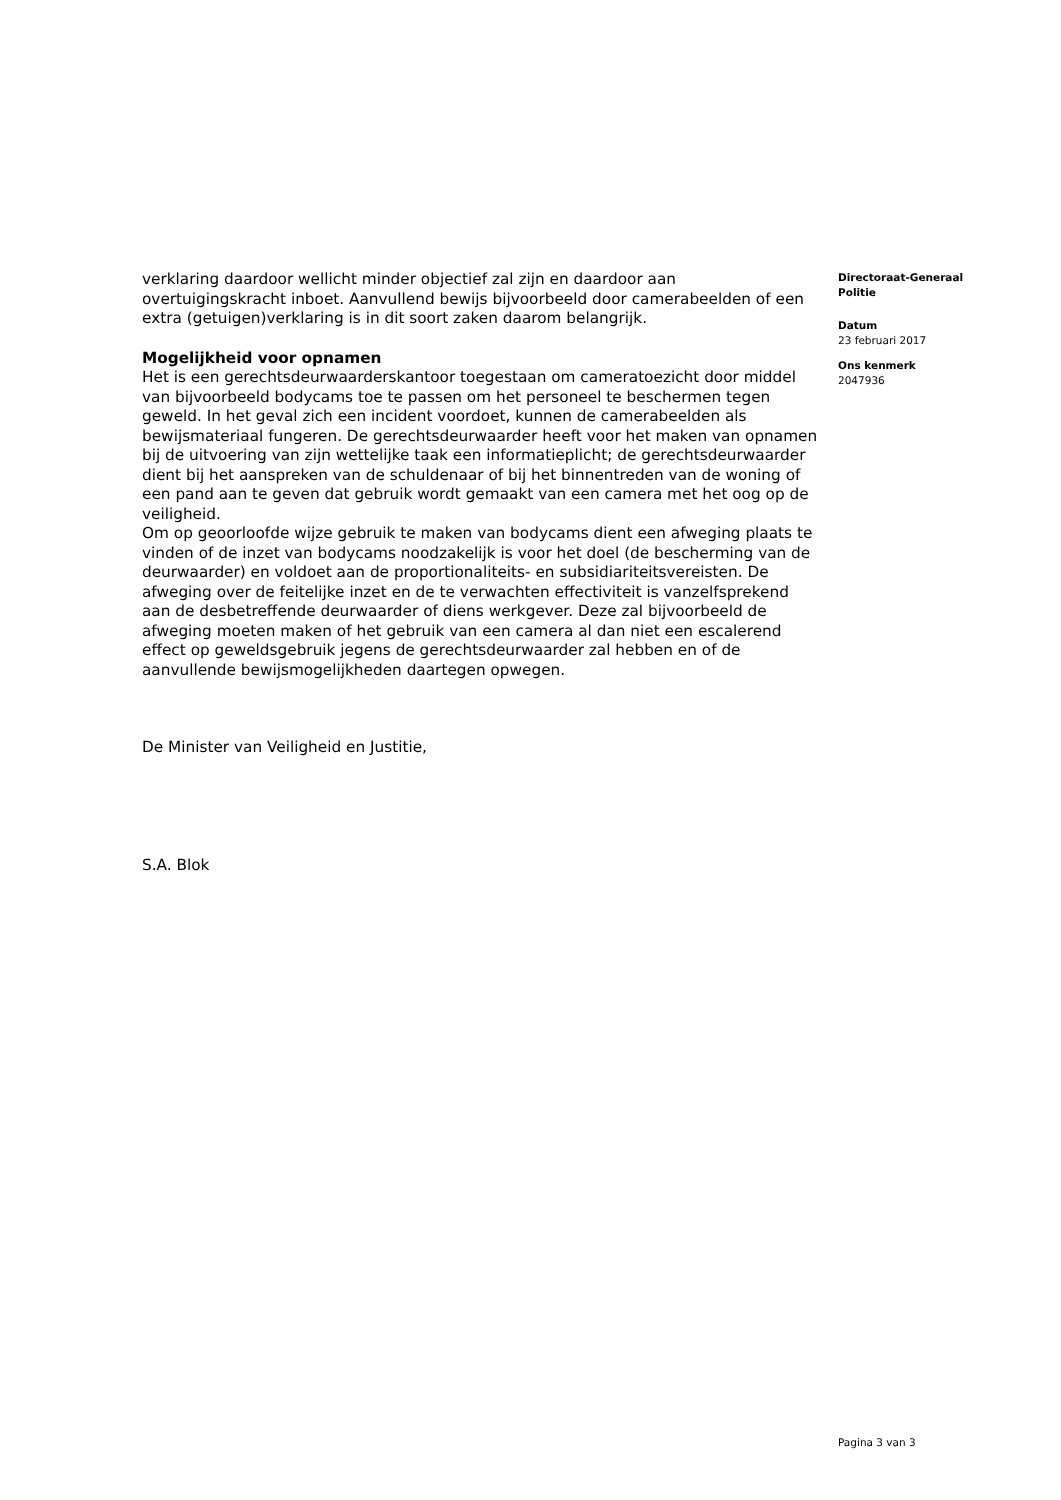verklaring daardoor wellicht minder objectief zal zijn en daardoor aan overtuigingskracht inboet. Aanvullend bewijs bijvoorbeeld door camerabeelden of een extra (getuigen)verklaring is in dit soort zaken daarom belangrijk.
Mogelijkheid voor opnamen
Het is een gerechtsdeurwaarderskantoor toegestaan om cameratoezicht door middel van bijvoorbeeld bodycams toe te passen om het personeel te beschermen tegen geweld. In het geval zich een incident voordoet, kunnen de camerabeelden als bewijsmateriaal fungeren. De gerechtsdeurwaarder heeft voor het maken van opnamen bij de uitvoering van zijn wettelijke taak een informatieplicht; de gerechtsdeurwaarder dient bij het aanspreken van de schuldenaar of bij het binnentreden van de woning of een pand aan te geven dat gebruik wordt gemaakt van een camera met het oog op de veiligheid.
Om op geoorloofde wijze gebruik te maken van bodycams dient een afweging plaats te vinden of de inzet van bodycams noodzakelijk is voor het doel (de bescherming van de deurwaarder) en voldoet aan de proportionaliteits- en subsidiariteitsvereisten. De afweging over de feitelijke inzet en de te verwachten effectiviteit is vanzelfsprekend aan de desbetreffende deurwaarder of diens werkgever. Deze zal bijvoorbeeld de afweging moeten maken of het gebruik van een camera al dan niet een escalerend effect op geweldsgebruik jegens de gerechtsdeurwaarder zal hebben en of de aanvullende bewijsmogelijkheden daartegen opwegen.
De Minister van Veiligheid en Justitie,
S.A. Blok
Directoraat-Generaal
Politie
Datum
23 februari 2017
Ons kenmerk
2047936
Pagina 3 van 3